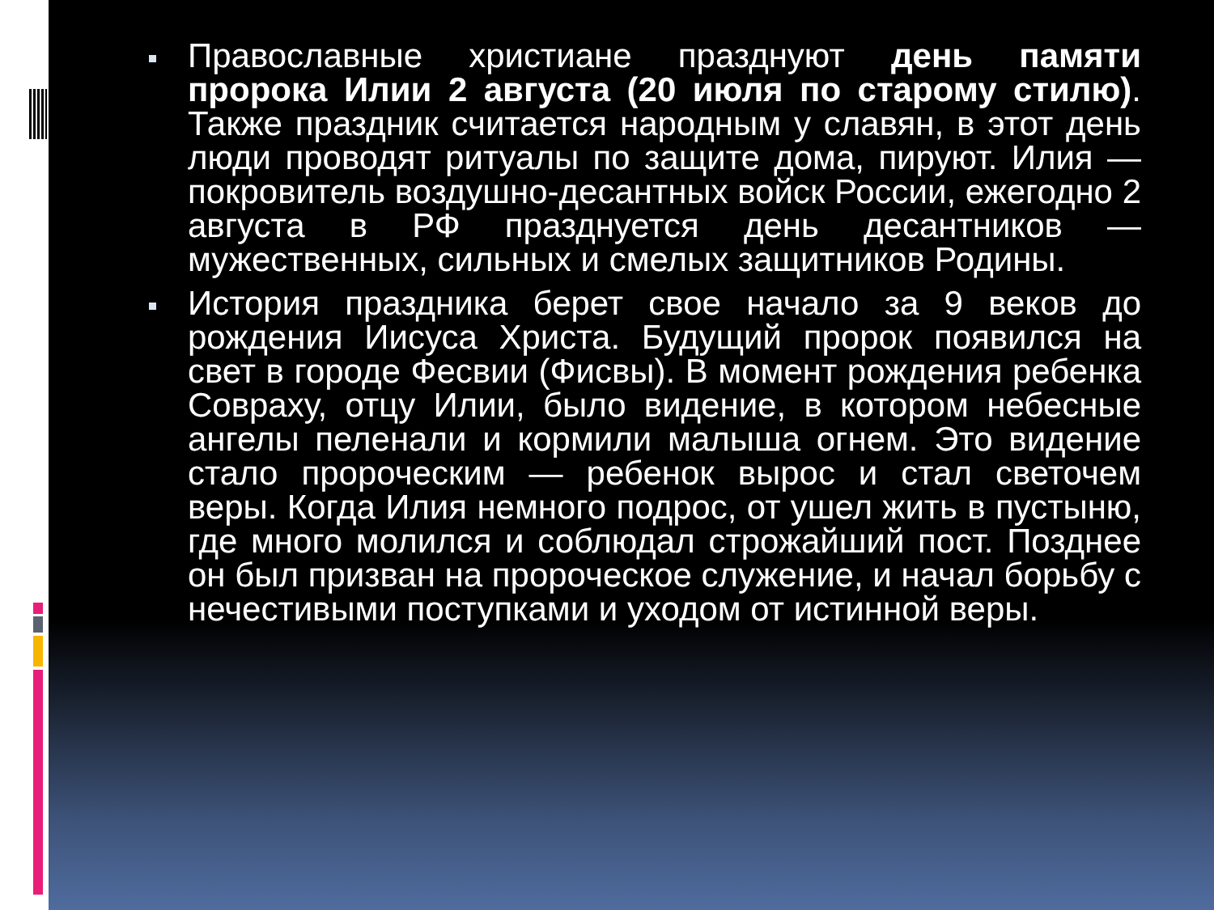Православные христиане празднуют день памяти пророка Илии 2 августа (20 июля по старому стилю). Также праздник считается народным у славян, в этот день люди проводят ритуалы по защите дома, пируют. Илия — покровитель воздушно-десантных войск России, ежегодно 2 августа в РФ празднуется день десантников — мужественных, сильных и смелых защитников Родины.
История праздника берет свое начало за 9 веков до рождения Иисуса Христа. Будущий пророк появился на свет в городе Фесвии (Фисвы). В момент рождения ребенка Совраху, отцу Илии, было видение, в котором небесные ангелы пеленали и кормили малыша огнем. Это видение стало пророческим — ребенок вырос и стал светочем веры. Когда Илия немного подрос, от ушел жить в пустыню, где много молился и соблюдал строжайший пост. Позднее он был призван на пророческое служение, и начал борьбу с нечестивыми поступками и уходом от истинной веры.